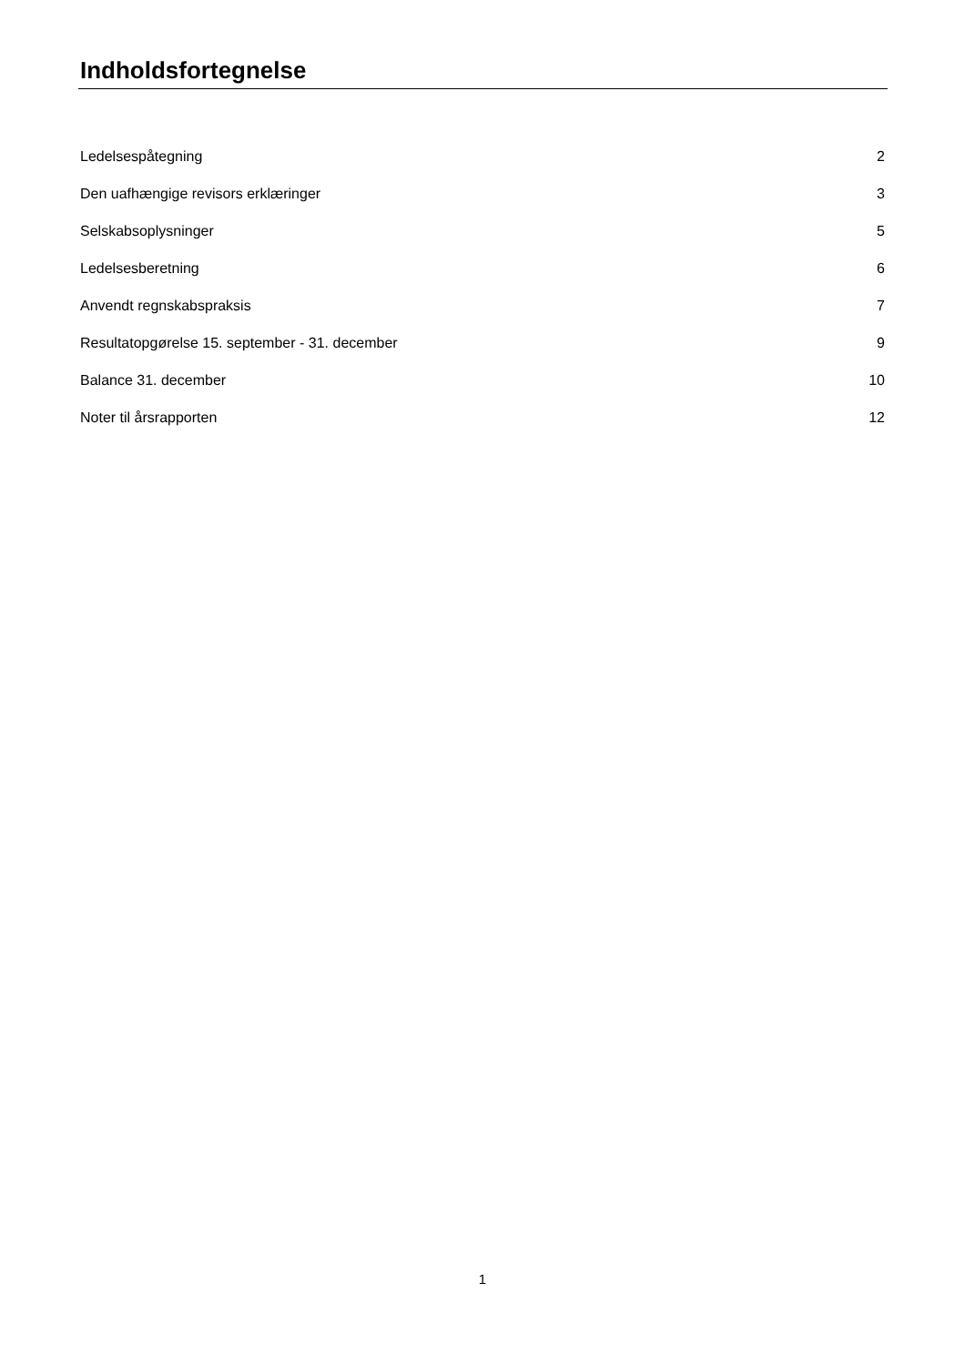Indholdsfortegnelse
Ledelsespåtegning 2
Den uafhængige revisors erklæringer 3
Selskabsoplysninger 5
Ledelsesberetning 6
Anvendt regnskabspraksis 7
Resultatopgørelse 15. september - 31. december 9
Balance 31. december 10
Noter til årsrapporten 12
1